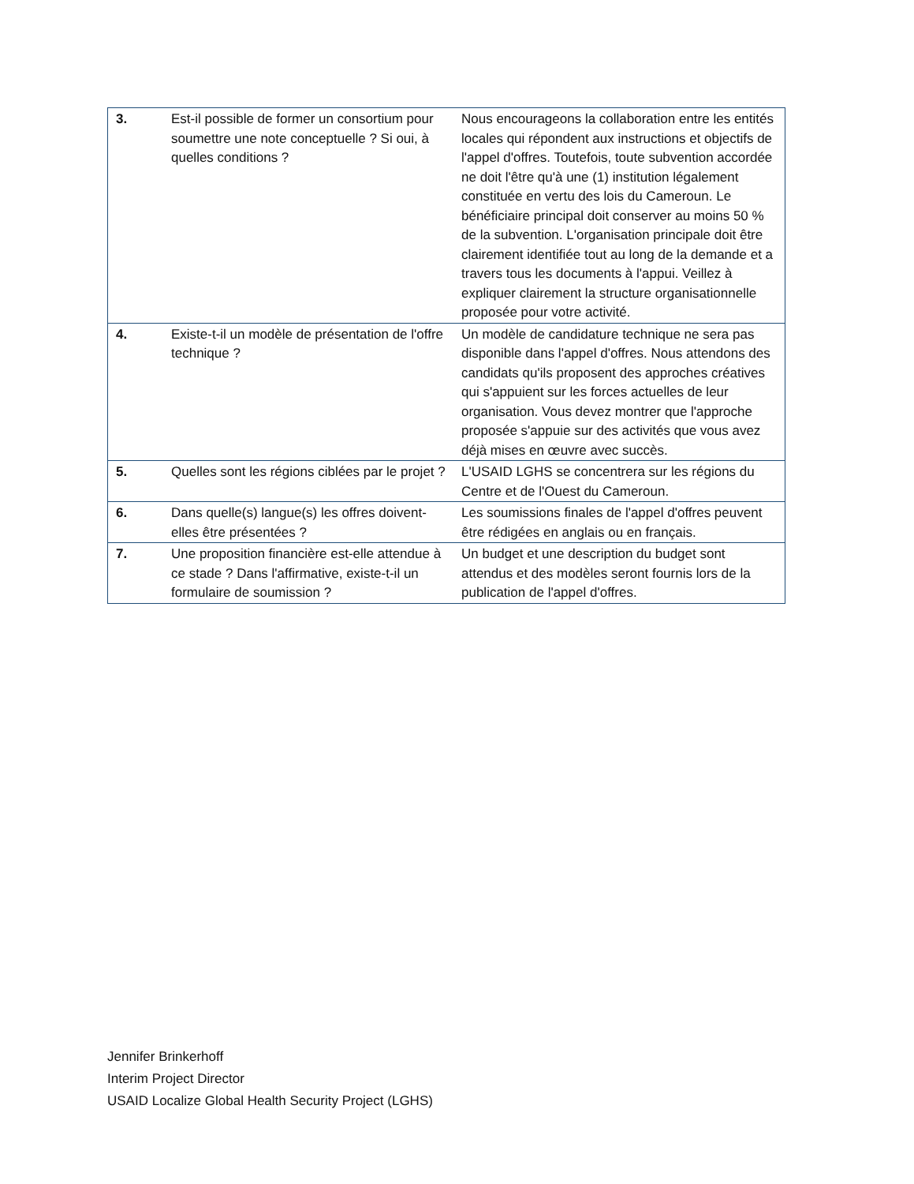| 3. | Est-il possible de former un consortium pour soumettre une note conceptuelle ? Si oui, à quelles conditions ? | Nous encourageons la collaboration entre les entités locales qui répondent aux instructions et objectifs de l'appel d'offres. Toutefois, toute subvention accordée ne doit l'être qu'à une (1) institution légalement constituée en vertu des lois du Cameroun. Le bénéficiaire principal doit conserver au moins 50 % de la subvention. L'organisation principale doit être clairement identifiée tout au long de la demande et a travers tous les documents à l'appui. Veillez à expliquer clairement la structure organisationnelle proposée pour votre activité. |
| 4. | Existe-t-il un modèle de présentation de l'offre technique ? | Un modèle de candidature technique ne sera pas disponible dans l'appel d'offres. Nous attendons des candidats qu'ils proposent des approches créatives qui s'appuient sur les forces actuelles de leur organisation. Vous devez montrer que l'approche proposée s'appuie sur des activités que vous avez déjà mises en œuvre avec succès. |
| 5. | Quelles sont les régions ciblées par le projet ? | L'USAID LGHS se concentrera sur les régions du Centre et de l'Ouest du Cameroun. |
| 6. | Dans quelle(s) langue(s) les offres doivent-elles être présentées ? | Les soumissions finales de l'appel d'offres peuvent être rédigées en anglais ou en français. |
| 7. | Une proposition financière est-elle attendue à ce stade ? Dans l'affirmative, existe-t-il un formulaire de soumission ? | Un budget et une description du budget sont attendus et des modèles seront fournis lors de la publication de l'appel d'offres. |
Jennifer Brinkerhoff
Interim Project Director
USAID Localize Global Health Security Project (LGHS)